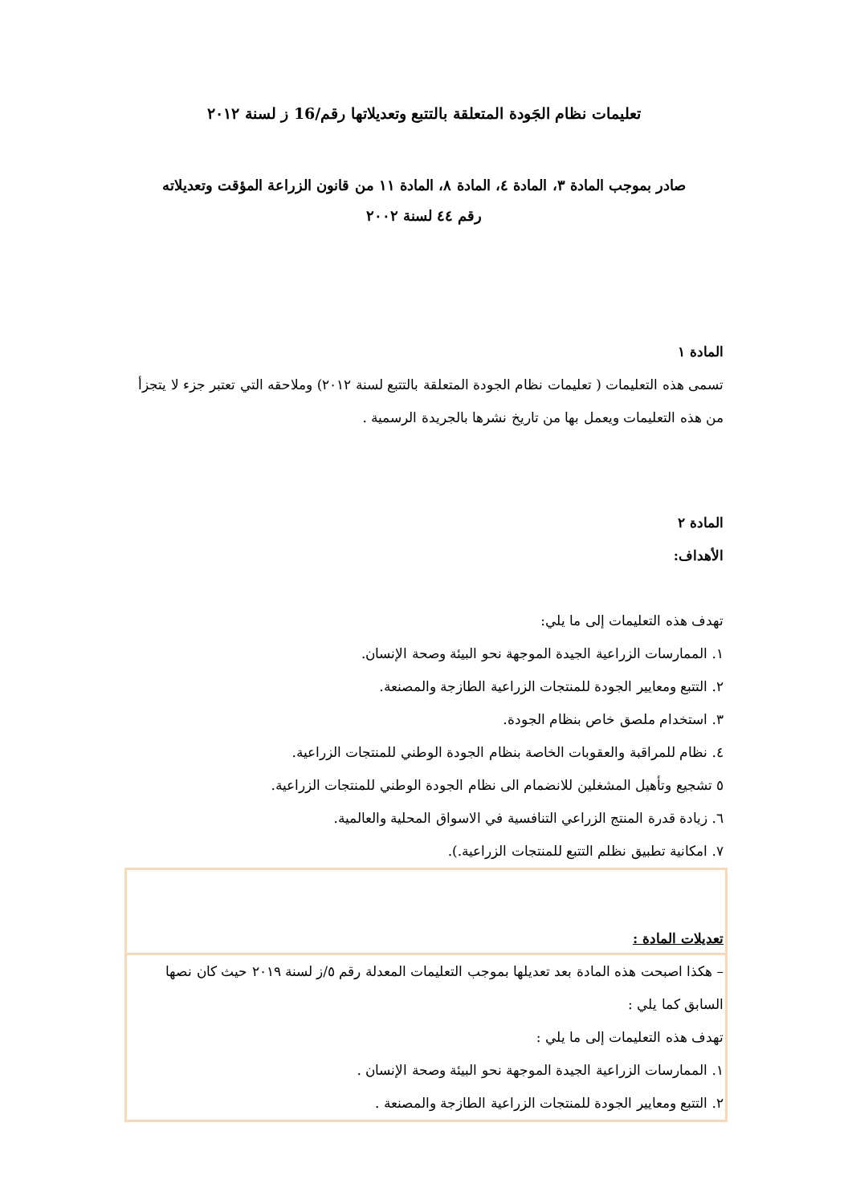تعليمات نظام الجَودة المتعلقة بالتتبع وتعديلاتها رقم/16 ز لسنة ٢٠١٢
صادر بموجب المادة ٣، المادة ٤، المادة ٨، المادة ١١ من قانون الزراعة المؤقت وتعديلاته
رقم ٤٤ لسنة ٢٠٠٢
المادة ١
تسمى هذه التعليمات ( تعليمات نظام الجودة المتعلقة بالتتبع لسنة ٢٠١٢) وملاحقه التي تعتبر جزء لا يتجزأ من هذه التعليمات ويعمل بها من تاريخ نشرها بالجريدة الرسمية .
المادة ٢
الأهداف:
تهدف هذه التعليمات إلى ما يلي:
١. الممارسات الزراعية الجيدة الموجهة نحو البيئة وصحة الإنسان.
٢. التتبع ومعايير الجودة للمنتجات الزراعية الطازجة والمصنعة.
٣. استخدام ملصق خاص بنظام الجودة.
٤. نظام للمراقبة والعقوبات الخاصة بنظام الجودة الوطني للمنتجات الزراعية.
٥ تشجيع وتأهيل المشغلين للانضمام الى نظام الجودة الوطني للمنتجات الزراعية.
٦. زيادة قدرة المنتج الزراعي التنافسية في الاسواق المحلية والعالمية.
٧. امكانية تطبيق نظلم التتبع للمنتجات الزراعية.).
تعديلات المادة :
– هكذا اصبحت هذه المادة بعد تعديلها بموجب التعليمات المعدلة رقم ٥/ز لسنة ٢٠١٩ حيث كان نصها السابق كما يلي :
تهدف هذه التعليمات إلى ما يلي :
١. الممارسات الزراعية الجيدة الموجهة نحو البيئة وصحة الإنسان .
٢. التتبع ومعايير الجودة للمنتجات الزراعية الطازجة والمصنعة .